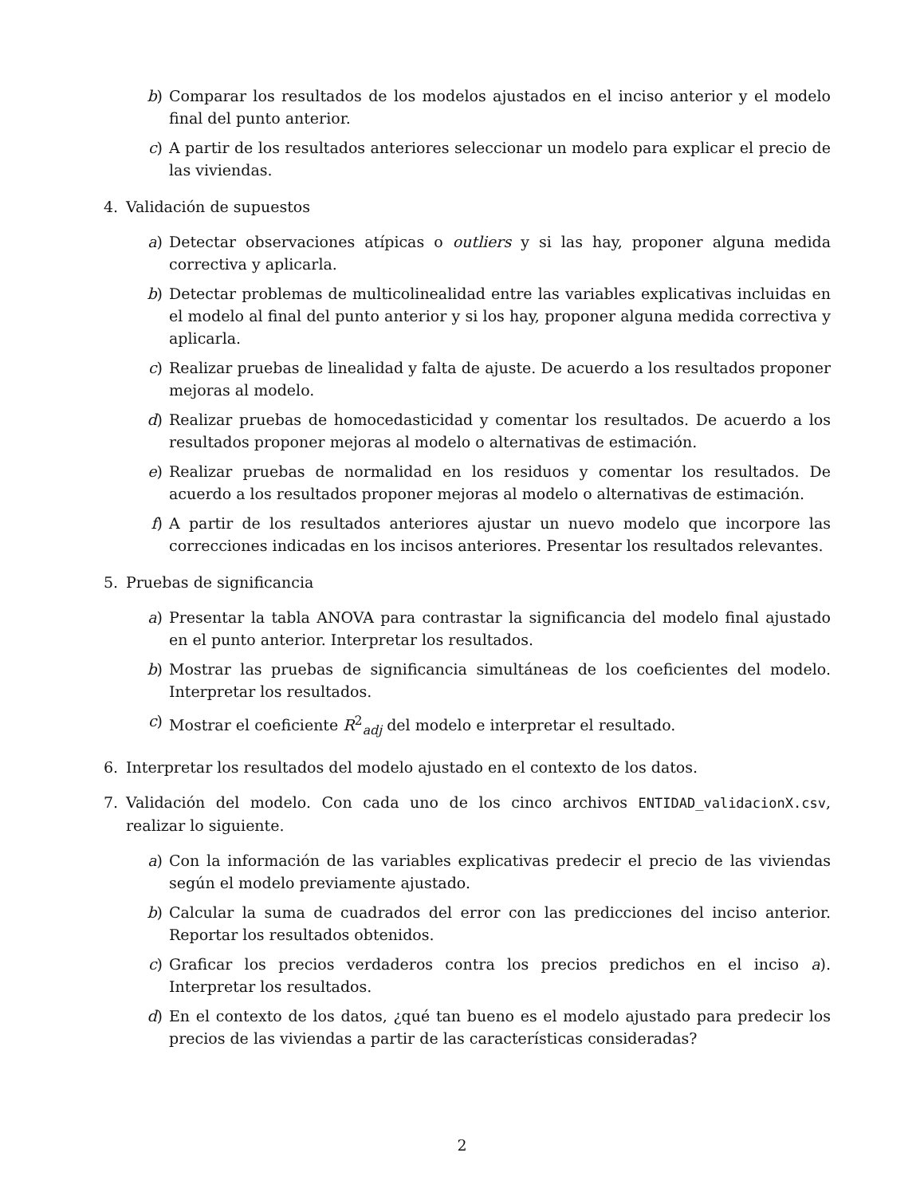b) Comparar los resultados de los modelos ajustados en el inciso anterior y el modelo final del punto anterior.
c) A partir de los resultados anteriores seleccionar un modelo para explicar el precio de las viviendas.
4. Validación de supuestos
a) Detectar observaciones atípicas o outliers y si las hay, proponer alguna medida correctiva y aplicarla.
b) Detectar problemas de multicolinealidad entre las variables explicativas incluidas en el modelo al final del punto anterior y si los hay, proponer alguna medida correctiva y aplicarla.
c) Realizar pruebas de linealidad y falta de ajuste. De acuerdo a los resultados proponer mejoras al modelo.
d) Realizar pruebas de homocedasticidad y comentar los resultados. De acuerdo a los resultados proponer mejoras al modelo o alternativas de estimación.
e) Realizar pruebas de normalidad en los residuos y comentar los resultados. De acuerdo a los resultados proponer mejoras al modelo o alternativas de estimación.
f) A partir de los resultados anteriores ajustar un nuevo modelo que incorpore las correcciones indicadas en los incisos anteriores. Presentar los resultados relevantes.
5. Pruebas de significancia
a) Presentar la tabla ANOVA para contrastar la significancia del modelo final ajustado en el punto anterior. Interpretar los resultados.
b) Mostrar las pruebas de significancia simultáneas de los coeficientes del modelo. Interpretar los resultados.
c) Mostrar el coeficiente R<sup>2</sup><sub>adj</sub> del modelo e interpretar el resultado.
6. Interpretar los resultados del modelo ajustado en el contexto de los datos.
7. Validación del modelo. Con cada uno de los cinco archivos ENTIDAD_validacionX.csv, realizar lo siguiente.
a) Con la información de las variables explicativas predecir el precio de las viviendas según el modelo previamente ajustado.
b) Calcular la suma de cuadrados del error con las predicciones del inciso anterior. Reportar los resultados obtenidos.
c) Graficar los precios verdaderos contra los precios predichos en el inciso a). Interpretar los resultados.
d) En el contexto de los datos, ¿qué tan bueno es el modelo ajustado para predecir los precios de las viviendas a partir de las características consideradas?
2